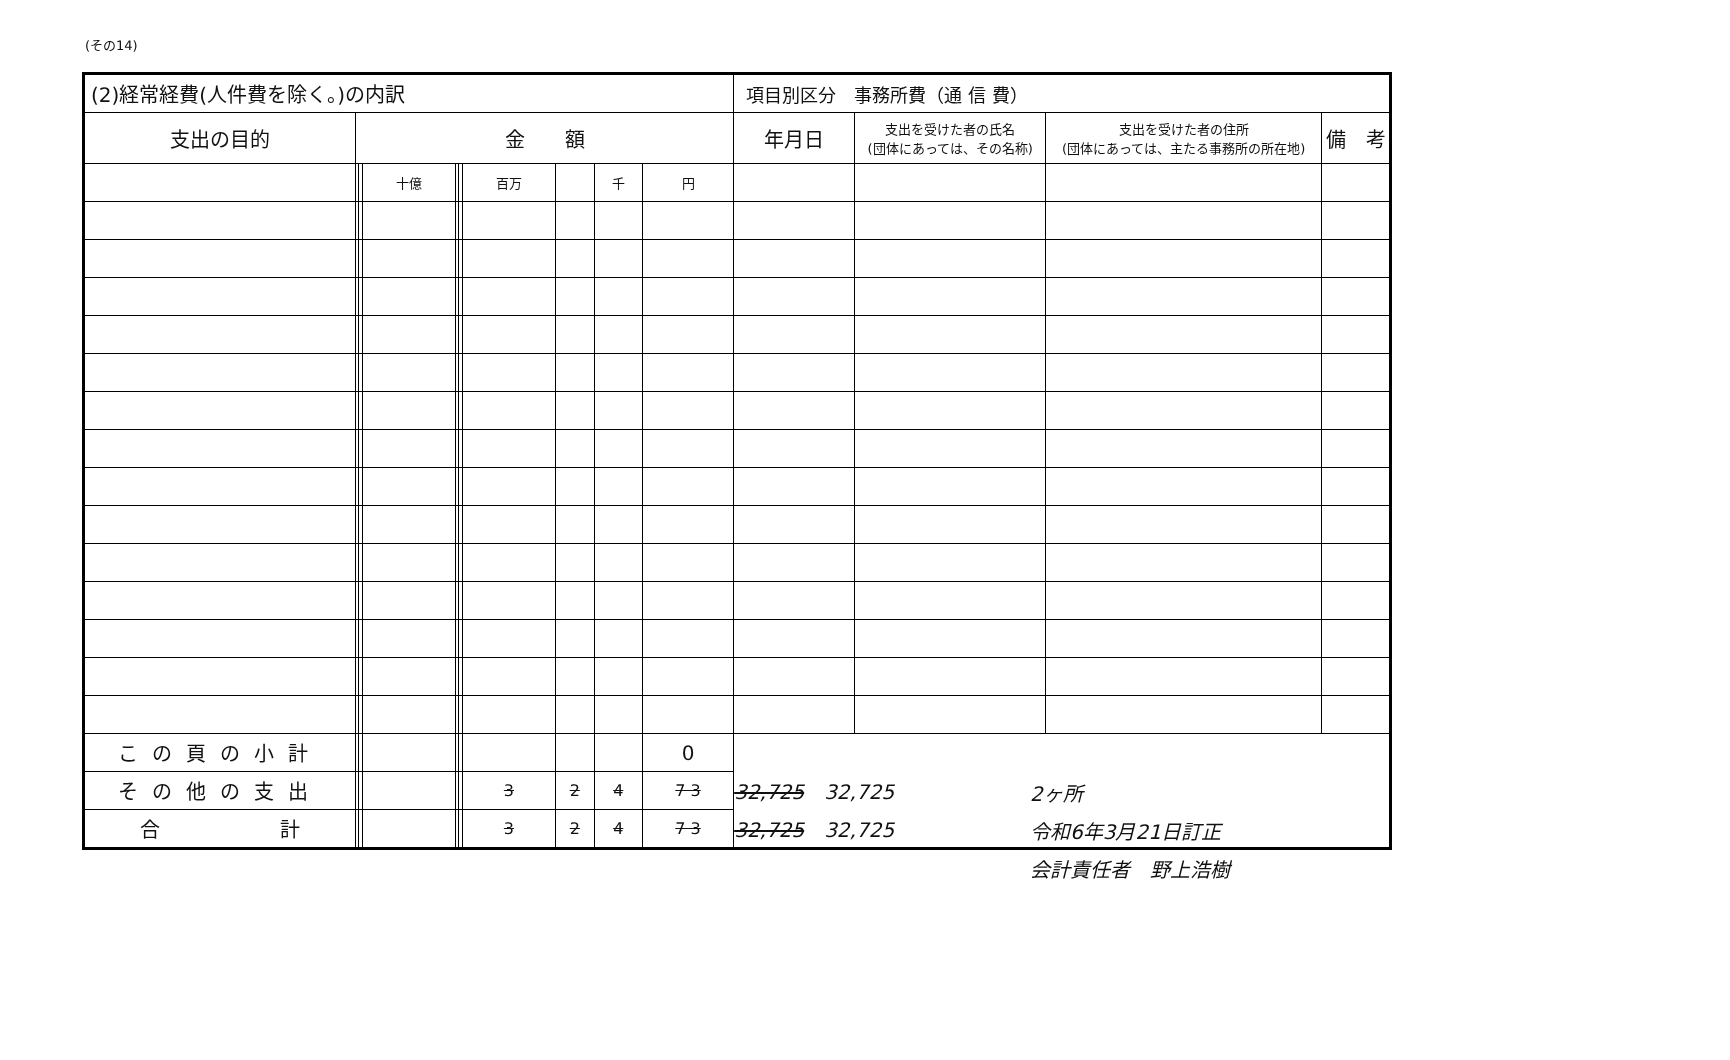(その14)
| (2)経常経費(人件費を除く。)の内訳 | | | | | | | | | | 項目別区分 事務所費（通 信 費） | | | |
| 支出の目的 | 金 額 | | | | | | | | | 年月日 | 支出を受けた者の氏名 (団体にあっては、その名称) | 支出を受けた者の住所 (団体にあっては、主たる事務所の所在地) | 備 考 |
| | | | 十億 | | | 百万 | | 千 | 円 | | | | |
| この頁の小計 | | | | | | | | | 0 | | | | |
| その他の支出 | | | | | | 3 | 2 | 4 | 7 3 | 32,725 32,725 | | | |
| 合 計 | | | | | | 3 | 2 | 4 | 7 3 | 32,725 32,725 | | | |
2ヶ所
令和6年3月21日訂正
会計責任者　野上浩樹